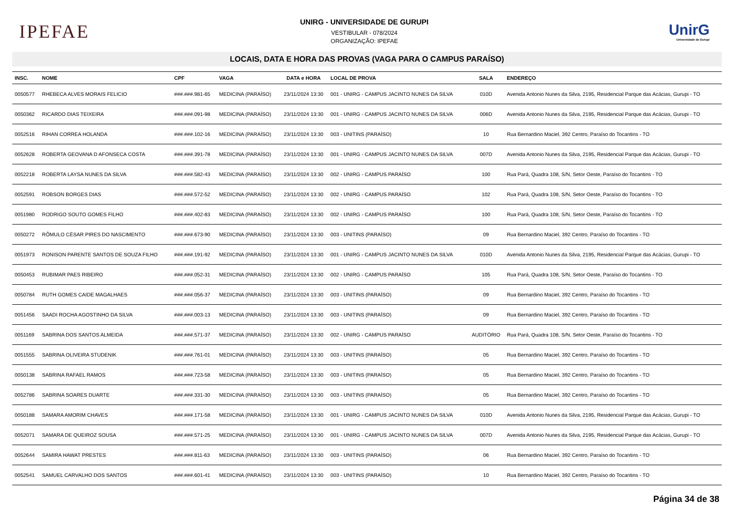IPEFAE
UNIRG - UNIVERSIDADE DE GURUPI
VESTIBULAR - 078/2024
ORGANIZAÇÃO: IPEFAE
UnirG
Universidade de Gurupi
LOCAIS, DATA E HORA DAS PROVAS (VAGA PARA O CAMPUS PARAÍSO)
| INSC. | NOME | CPF | VAGA | DATA e HORA | LOCAL DE PROVA | SALA | ENDEREÇO |
| --- | --- | --- | --- | --- | --- | --- | --- |
| 0050577 | RHEBECA ALVES MORAIS FELICIO | ###.###.981-65 | MEDICINA (PARAÍSO) | 23/11/2024 13:30 | 001 - UNIRG - CAMPUS JACINTO NUNES DA SILVA | 010D | Avenida Antonio Nunes da Silva, 2195, Residencial Parque das Acácias, Gurupi - TO |
| 0050362 | RICARDO DIAS TEIXEIRA | ###.###.091-98 | MEDICINA (PARAÍSO) | 23/11/2024 13:30 | 001 - UNIRG - CAMPUS JACINTO NUNES DA SILVA | 006D | Avenida Antonio Nunes da Silva, 2195, Residencial Parque das Acácias, Gurupi - TO |
| 0052516 | RIHAN CORREA HOLANDA | ###.###.102-16 | MEDICINA (PARAÍSO) | 23/11/2024 13:30 | 003 - UNITINS (PARAÍSO) | 10 | Rua Bernardino Maciel, 392 Centro, Paraíso do Tocantins - TO |
| 0052628 | ROBERTA GEOVANA D AFONSECA COSTA | ###.###.391-78 | MEDICINA (PARAÍSO) | 23/11/2024 13:30 | 001 - UNIRG - CAMPUS JACINTO NUNES DA SILVA | 007D | Avenida Antonio Nunes da Silva, 2195, Residencial Parque das Acácias, Gurupi - TO |
| 0052218 | ROBERTA LAYSA NUNES DA SILVA | ###.###.582-43 | MEDICINA (PARAÍSO) | 23/11/2024 13:30 | 002 - UNIRG - CAMPUS PARAÍSO | 100 | Rua Pará, Quadra 108, S/N, Setor Oeste, Paraíso do Tocantins - TO |
| 0052591 | ROBSON BORGES DIAS | ###.###.572-52 | MEDICINA (PARAÍSO) | 23/11/2024 13:30 | 002 - UNIRG - CAMPUS PARAÍSO | 102 | Rua Pará, Quadra 108, S/N, Setor Oeste, Paraíso do Tocantins - TO |
| 0051980 | RODRIGO SOUTO GOMES FILHO | ###.###.402-83 | MEDICINA (PARAÍSO) | 23/11/2024 13:30 | 002 - UNIRG - CAMPUS PARAÍSO | 100 | Rua Pará, Quadra 108, S/N, Setor Oeste, Paraíso do Tocantins - TO |
| 0050272 | RÔMULO CÉSAR PIRES DO NASCIMENTO | ###.###.673-90 | MEDICINA (PARAÍSO) | 23/11/2024 13:30 | 003 - UNITINS (PARAÍSO) | 09 | Rua Bernardino Maciel, 392 Centro, Paraíso do Tocantins - TO |
| 0051973 | RONISON PARENTE SANTOS DE SOUZA FILHO | ###.###.191-92 | MEDICINA (PARAÍSO) | 23/11/2024 13:30 | 001 - UNIRG - CAMPUS JACINTO NUNES DA SILVA | 010D | Avenida Antonio Nunes da Silva, 2195, Residencial Parque das Acácias, Gurupi - TO |
| 0050453 | RUBIMAR PAES RIBEIRO | ###.###.052-31 | MEDICINA (PARAÍSO) | 23/11/2024 13:30 | 002 - UNIRG - CAMPUS PARAÍSO | 105 | Rua Pará, Quadra 108, S/N, Setor Oeste, Paraíso do Tocantins - TO |
| 0050784 | RUTH GOMES CAIDE MAGALHAES | ###.###.056-37 | MEDICINA (PARAÍSO) | 23/11/2024 13:30 | 003 - UNITINS (PARAÍSO) | 09 | Rua Bernardino Maciel, 392 Centro, Paraíso do Tocantins - TO |
| 0051456 | SAADI ROCHA AGOSTINHO DA SILVA | ###.###.003-13 | MEDICINA (PARAÍSO) | 23/11/2024 13:30 | 003 - UNITINS (PARAÍSO) | 09 | Rua Bernardino Maciel, 392 Centro, Paraíso do Tocantins - TO |
| 0051169 | SABRINA DOS SANTOS ALMEIDA | ###.###.571-37 | MEDICINA (PARAÍSO) | 23/11/2024 13:30 | 002 - UNIRG - CAMPUS PARAÍSO | AUDITÓRIO | Rua Pará, Quadra 108, S/N, Setor Oeste, Paraíso do Tocantins - TO |
| 0051555 | SABRINA OLIVEIRA STUDENIK | ###.###.761-01 | MEDICINA (PARAÍSO) | 23/11/2024 13:30 | 003 - UNITINS (PARAÍSO) | 05 | Rua Bernardino Maciel, 392 Centro, Paraíso do Tocantins - TO |
| 0050138 | SABRINA RAFAEL RAMOS | ###.###.723-58 | MEDICINA (PARAÍSO) | 23/11/2024 13:30 | 003 - UNITINS (PARAÍSO) | 05 | Rua Bernardino Maciel, 392 Centro, Paraíso do Tocantins - TO |
| 0052786 | SABRINA SOARES DUARTE | ###.###.331-30 | MEDICINA (PARAÍSO) | 23/11/2024 13:30 | 003 - UNITINS (PARAÍSO) | 05 | Rua Bernardino Maciel, 392 Centro, Paraíso do Tocantins - TO |
| 0050188 | SAMARA AMORIM CHAVES | ###.###.171-58 | MEDICINA (PARAÍSO) | 23/11/2024 13:30 | 001 - UNIRG - CAMPUS JACINTO NUNES DA SILVA | 010D | Avenida Antonio Nunes da Silva, 2195, Residencial Parque das Acácias, Gurupi - TO |
| 0052071 | SAMARA DE QUEIROZ SOUSA | ###.###.571-25 | MEDICINA (PARAÍSO) | 23/11/2024 13:30 | 001 - UNIRG - CAMPUS JACINTO NUNES DA SILVA | 007D | Avenida Antonio Nunes da Silva, 2195, Residencial Parque das Acácias, Gurupi - TO |
| 0052644 | SAMIRA HAWAT PRESTES | ###.###.811-63 | MEDICINA (PARAÍSO) | 23/11/2024 13:30 | 003 - UNITINS (PARAÍSO) | 06 | Rua Bernardino Maciel, 392 Centro, Paraíso do Tocantins - TO |
| 0052541 | SAMUEL CARVALHO DOS SANTOS | ###.###.601-41 | MEDICINA (PARAÍSO) | 23/11/2024 13:30 | 003 - UNITINS (PARAÍSO) | 10 | Rua Bernardino Maciel, 392 Centro, Paraíso do Tocantins - TO |
Página 34 de 38